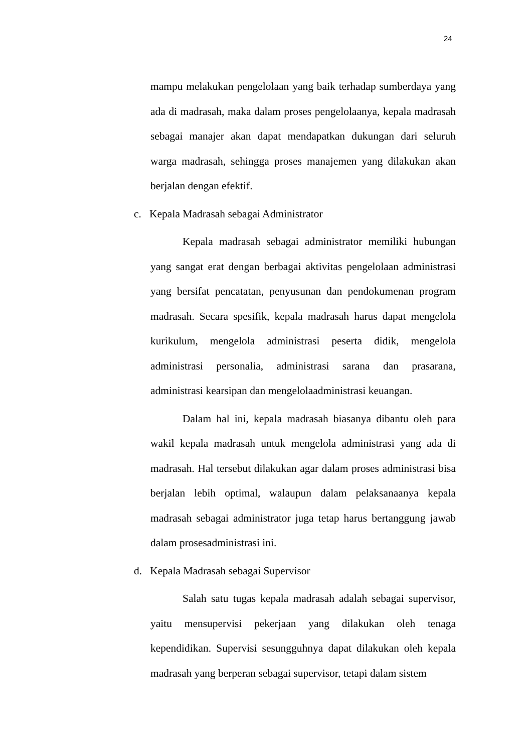24
mampu melakukan pengelolaan yang baik terhadap sumberdaya yang ada di madrasah, maka dalam proses pengelolaanya, kepala madrasah sebagai manajer akan dapat mendapatkan dukungan dari seluruh warga madrasah, sehingga proses manajemen yang dilakukan akan berjalan dengan efektif.
c. Kepala Madrasah sebagai Administrator
Kepala madrasah sebagai administrator memiliki hubungan yang sangat erat dengan berbagai aktivitas pengelolaan administrasi yang bersifat pencatatan, penyusunan dan pendokumenan program madrasah. Secara spesifik, kepala madrasah harus dapat mengelola kurikulum, mengelola administrasi peserta didik, mengelola administrasi personalia, administrasi sarana dan prasarana, administrasi kearsipan dan mengelolaadministrasi keuangan.
Dalam hal ini, kepala madrasah biasanya dibantu oleh para wakil kepala madrasah untuk mengelola administrasi yang ada di madrasah. Hal tersebut dilakukan agar dalam proses administrasi bisa berjalan lebih optimal, walaupun dalam pelaksanaanya kepala madrasah sebagai administrator juga tetap harus bertanggung jawab dalam prosesadministrasi ini.
d. Kepala Madrasah sebagai Supervisor
Salah satu tugas kepala madrasah adalah sebagai supervisor, yaitu mensupervisi pekerjaan yang dilakukan oleh tenaga kependidikan. Supervisi sesungguhnya dapat dilakukan oleh kepala madrasah yang berperan sebagai supervisor, tetapi dalam sistem